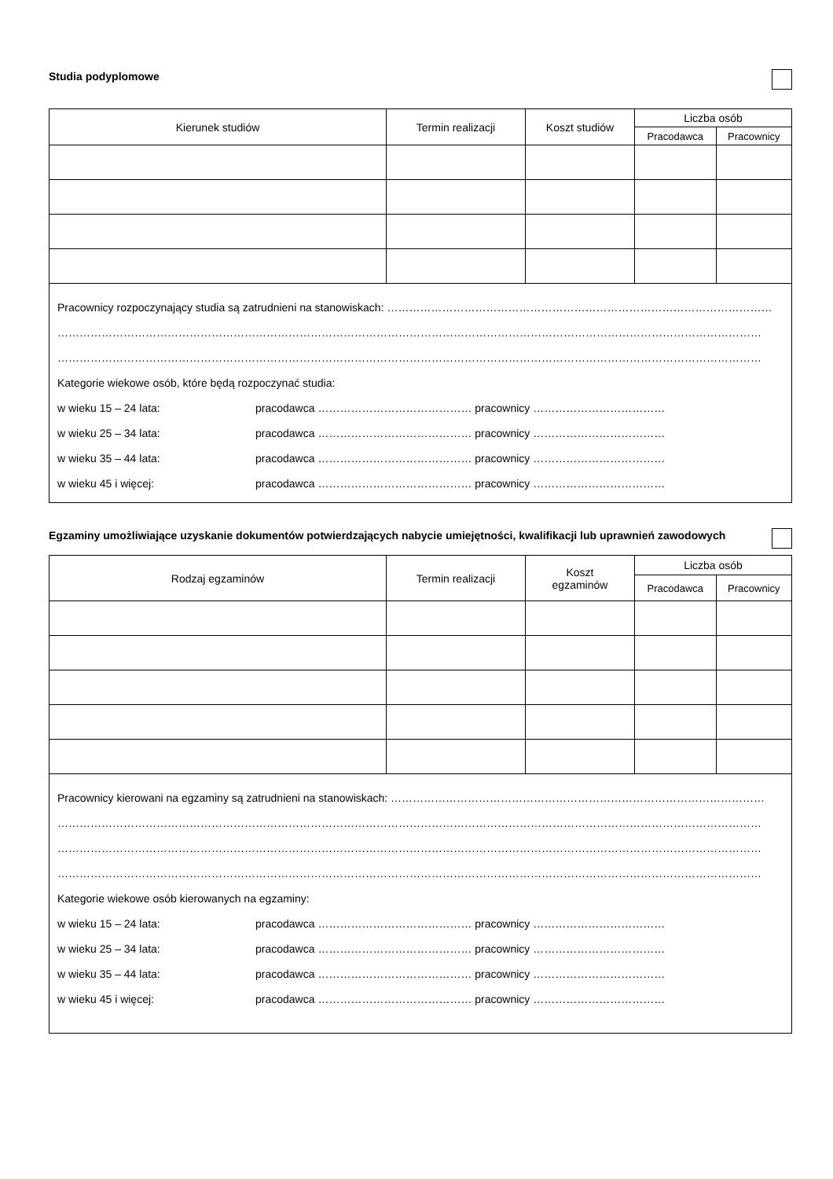Studia podyplomowe
| Kierunek studiów | Termin realizacji | Koszt studiów | Liczba osób | |
| --- | --- | --- | --- | --- |
| | | | Pracodawca | Pracownicy |
Pracownicy rozpoczynający studia są zatrudnieni na stanowiskach: ……………………………………………………………………………………………
…………………………………………………………………………………………………………………………………………………………………………
…………………………………………………………………………………………………………………………………………………………………………
Kategorie wiekowe osób, które będą rozpoczynać studia:
w wieku 15 – 24 lata: pracodawca …………………………………… pracownicy ………………………………
w wieku 25 – 34 lata: pracodawca …………………………………… pracownicy ………………………………
w wieku 35 – 44 lata: pracodawca …………………………………… pracownicy ………………………………
w wieku 45 i więcej: pracodawca …………………………………… pracownicy ………………………………
Egzaminy umożliwiające uzyskanie dokumentów potwierdzających nabycie umiejętności, kwalifikacji lub uprawnień zawodowych
| Rodzaj egzaminów | Termin realizacji | Koszt egzaminów | Liczba osób | |
| --- | --- | --- | --- | --- |
| | | | Pracodawca | Pracownicy |
Pracownicy kierowani na egzaminy są zatrudnieni na stanowiskach: …………………………………………………………………………………………
…………………………………………………………………………………………………………………………………………………………………………
…………………………………………………………………………………………………………………………………………………………………………
…………………………………………………………………………………………………………………………………………………………………………
Kategorie wiekowe osób kierowanych na egzaminy:
w wieku 15 – 24 lata: pracodawca …………………………………… pracownicy ………………………………
w wieku 25 – 34 lata: pracodawca …………………………………… pracownicy ………………………………
w wieku 35 – 44 lata: pracodawca …………………………………… pracownicy ………………………………
w wieku 45 i więcej: pracodawca …………………………………… pracownicy ………………………………